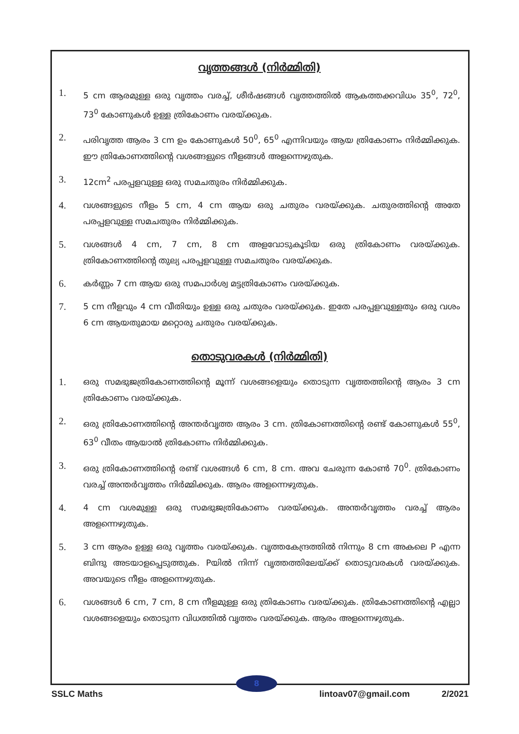വൃത്തങ്ങൾ (നിർമ്മിതി)
1. 5 cm ആരമുള്ള ഒരു വൃത്തം വരച്ച്, ശീർഷങ്ങൾ വൃത്തത്തിൽ ആകത്തക്കവിധം 35<sup>0</sup>, 72<sup>0</sup>, 73<sup>0</sup> കോണുകൾ ഉള്ള ത്രികോണം വരയ്ക്കുക.
2. പരിവൃത്ത ആരം 3 cm ഉം കോണുകൾ 50<sup>0</sup>, 65<sup>0</sup> എന്നിവയും ആയ ത്രികോണം നിർമ്മിക്കുക. ഈ ത്രികോണത്തിന്റെ വശങ്ങളുടെ നീളങ്ങൾ അളന്നെഴുതുക.
3. 12cm<sup>2</sup> പരപ്പളവുള്ള ഒരു സമചതുരം നിർമ്മിക്കുക.
4. വശങ്ങളുടെ നീളം 5 cm, 4 cm ആയ ഒരു ചതുരം വരയ്ക്കുക. ചതുരത്തിന്റെ അതേ പരപ്പളവുള്ള സമചതുരം നിർമ്മിക്കുക.
5. വശങ്ങൾ 4 cm, 7 cm, 8 cm അളവോടുകൂടിയ ഒരു ത്രികോണം വരയ്ക്കുക. ത്രികോണത്തിന്റെ തുല്യ പരപ്പളവുള്ള സമചതുരം വരയ്ക്കുക.
6. കർണ്ണം 7 cm ആയ ഒരു സമപാർശ്വ മട്ടത്രികോണം വരയ്ക്കുക.
7. 5 cm നീളവും 4 cm വീതിയും ഉള്ള ഒരു ചതുരം വരയ്ക്കുക. ഇതേ പരപ്പളവുള്ളതും ഒരു വശം 6 cm ആയതുമായ മറ്റൊരു ചതുരം വരയ്ക്കുക.
തൊടുവരകൾ (നിർമ്മിതി)
1. ഒരു സമഭുജത്രികോണത്തിന്റെ മൂന്ന് വശങ്ങളെയും തൊടുന്ന വൃത്തത്തിന്റെ ആരം 3 cm ത്രികോണം വരയ്ക്കുക.
2. ഒരു ത്രികോണത്തിന്റെ അന്തർവൃത്ത ആരം 3 cm. ത്രികോണത്തിന്റെ രണ്ട് കോണുകൾ 55<sup>0</sup>, 63<sup>0</sup> വീതം ആയാൽ ത്രികോണം നിർമ്മിക്കുക.
3. ഒരു ത്രികോണത്തിന്റെ രണ്ട് വശങ്ങൾ 6 cm, 8 cm. അവ ചേരുന്ന കോൺ 70<sup>0</sup>. ത്രികോണം വരച്ച് അന്തർവൃത്തം നിർമ്മിക്കുക. ആരം അളന്നെഴുതുക.
4. 4 cm വശമുള്ള ഒരു സമഭുജത്രികോണം വരയ്ക്കുക. അന്തർവൃത്തം വരച്ച് ആരം അളന്നെഴുതുക.
5. 3 cm ആരം ഉള്ള ഒരു വൃത്തം വരയ്ക്കുക. വൃത്തകേന്ദ്രത്തിൽ നിന്നും 8 cm അകലെ P എന്ന ബിന്ദു അടയാളപ്പെടുത്തുക. Pയിൽ നിന്ന് വൃത്തത്തിലേയ്ക്ക് തൊടുവരകൾ വരയ്ക്കുക. അവയുടെ നീളം അളന്നെഴുതുക.
6. വശങ്ങൾ 6 cm, 7 cm, 8 cm നീളമുള്ള ഒരു ത്രികോണം വരയ്ക്കുക. ത്രികോണത്തിന്റെ എല്ലാ വശങ്ങളെയും തൊടുന്ന വിധത്തിൽ വൃത്തം വരയ്ക്കുക. ആരം അളന്നെഴുതുക.
8
SSLC Maths lintoav07@gmail.com 2/2021